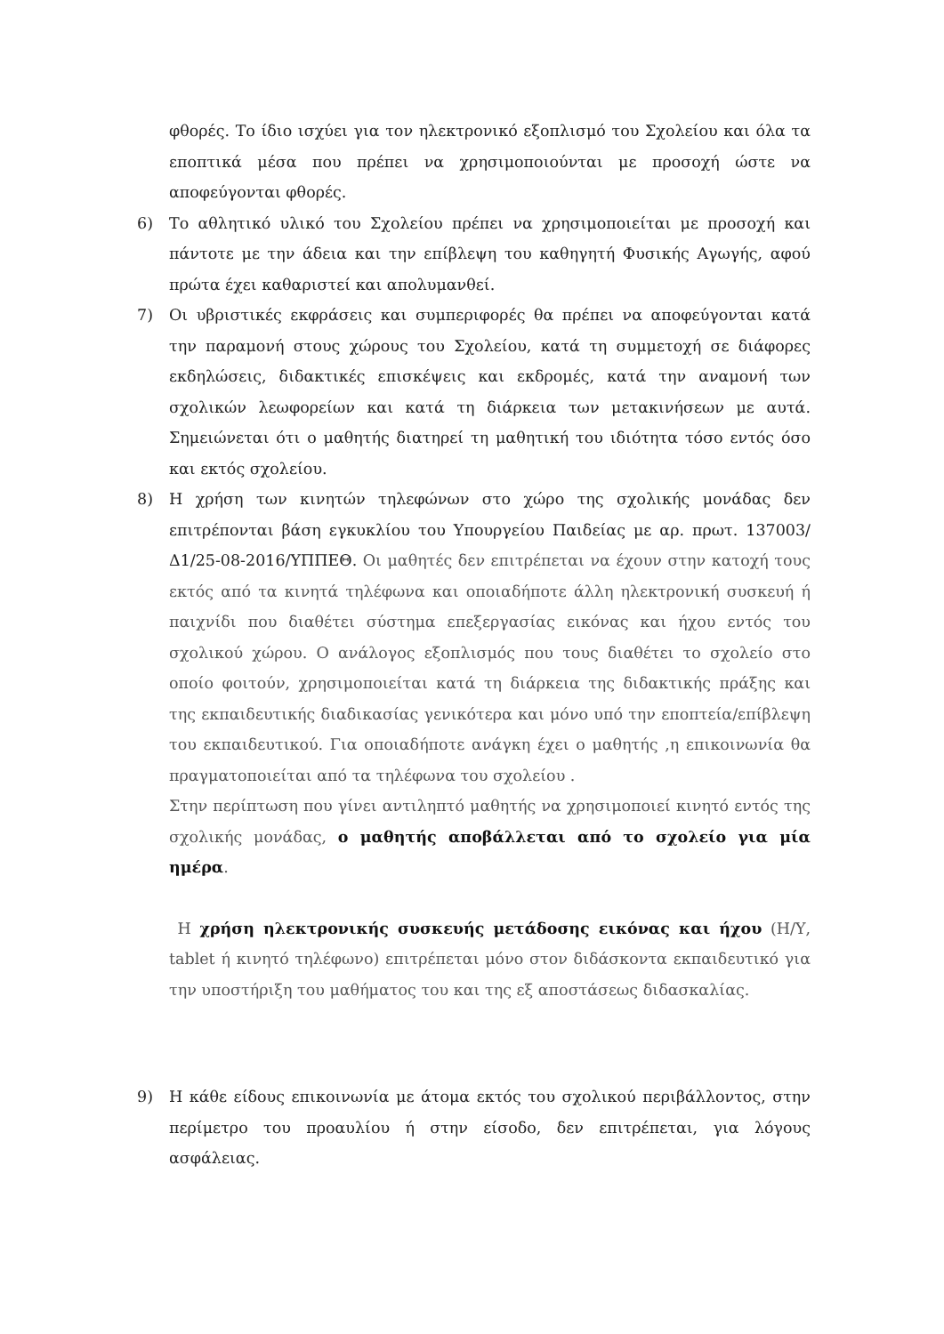φθορές. Το ίδιο ισχύει για τον ηλεκτρονικό εξοπλισμό του Σχολείου και όλα τα εποπτικά μέσα που πρέπει να χρησιμοποιούνται με προσοχή ώστε να αποφεύγονται φθορές.
6) Το αθλητικό υλικό του Σχολείου πρέπει να χρησιμοποιείται με προσοχή και πάντοτε με την άδεια και την επίβλεψη του καθηγητή Φυσικής Αγωγής, αφού πρώτα έχει καθαριστεί και απολυμανθεί.
7) Οι υβριστικές εκφράσεις και συμπεριφορές θα πρέπει να αποφεύγονται κατά την παραμονή στους χώρους του Σχολείου, κατά τη συμμετοχή σε διάφορες εκδηλώσεις, διδακτικές επισκέψεις και εκδρομές, κατά την αναμονή των σχολικών λεωφορείων και κατά τη διάρκεια των μετακινήσεων με αυτά. Σημειώνεται ότι ο μαθητής διατηρεί τη μαθητική του ιδιότητα τόσο εντός όσο και εκτός σχολείου.
8) Η χρήση των κινητών τηλεφώνων στο χώρο της σχολικής μονάδας δεν επιτρέπονται βάση εγκυκλίου του Υπουργείου Παιδείας με αρ. πρωτ. 137003/Δ1/25-08-2016/ΥΠΠΕΘ. Οι μαθητές δεν επιτρέπεται να έχουν στην κατοχή τους εκτός από τα κινητά τηλέφωνα και οποιαδήποτε άλλη ηλεκτρονική συσκευή ή παιχνίδι που διαθέτει σύστημα επεξεργασίας εικόνας και ήχου εντός του σχολικού χώρου. Ο ανάλογος εξοπλισμός που τους διαθέτει το σχολείο στο οποίο φοιτούν, χρησιμοποιείται κατά τη διάρκεια της διδακτικής πράξης και της εκπαιδευτικής διαδικασίας γενικότερα και μόνο υπό την εποπτεία/επίβλεψη του εκπαιδευτικού. Για οποιαδήποτε ανάγκη έχει ο μαθητής ,η επικοινωνία θα πραγματοποιείται από τα τηλέφωνα του σχολείου .
Στην περίπτωση που γίνει αντιληπτό μαθητής να χρησιμοποιεί κινητό εντός της σχολικής μονάδας, ο μαθητής αποβάλλεται από το σχολείο για μία ημέρα.
Η χρήση ηλεκτρονικής συσκευής μετάδοσης εικόνας και ήχου (Η/Υ, tablet ή κινητό τηλέφωνο) επιτρέπεται μόνο στον διδάσκοντα εκπαιδευτικό για την υποστήριξη του μαθήματος του και της εξ αποστάσεως διδασκαλίας.
9) Η κάθε είδους επικοινωνία με άτομα εκτός του σχολικού περιβάλλοντος, στην περίμετρο του προαυλίου ή στην είσοδο, δεν επιτρέπεται, για λόγους ασφάλειας.